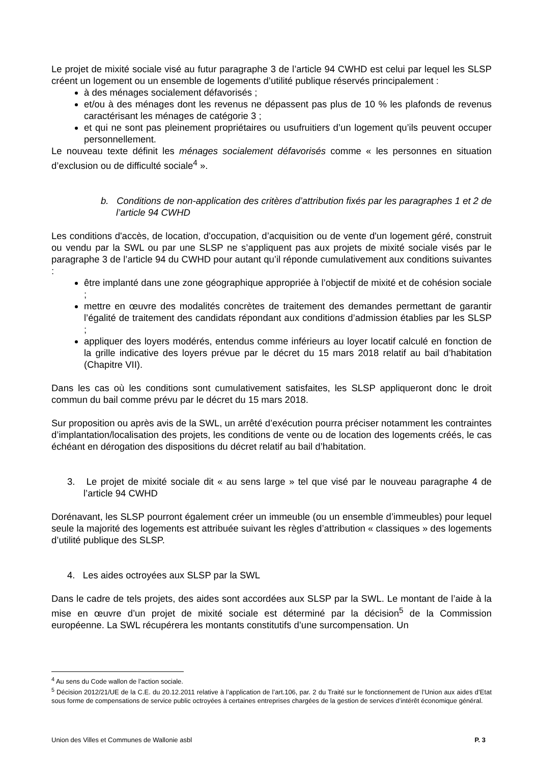Le projet de mixité sociale visé au futur paragraphe 3 de l’article 94 CWHD est celui par lequel les SLSP créent un logement ou un ensemble de logements d’utilité publique réservés principalement :
à des ménages socialement défavorisés ;
et/ou à des ménages dont les revenus ne dépassent pas plus de 10 % les plafonds de revenus caractérisant les ménages de catégorie 3 ;
et qui ne sont pas pleinement propriétaires ou usufruitiers d’un logement qu’ils peuvent occuper personnellement.
Le nouveau texte définit les ménages socialement défavorisés comme « les personnes en situation d’exclusion ou de difficulté sociale<sup>4</sup> ».
b. Conditions de non-application des critères d’attribution fixés par les paragraphes 1 et 2 de l’article 94 CWHD
Les conditions d'accès, de location, d'occupation, d’acquisition ou de vente d'un logement géré, construit ou vendu par la SWL ou par une SLSP ne s’appliquent pas aux projets de mixité sociale visés par le paragraphe 3 de l’article 94 du CWHD pour autant qu’il réponde cumulativement aux conditions suivantes :
être implanté dans une zone géographique appropriée à l’objectif de mixité et de cohésion sociale ;
mettre en œuvre des modalités concrètes de traitement des demandes permettant de garantir l’égalité de traitement des candidats répondant aux conditions d’admission établies par les SLSP ;
appliquer des loyers modérés, entendus comme inférieurs au loyer locatif calculé en fonction de la grille indicative des loyers prévue par le décret du 15 mars 2018 relatif au bail d’habitation (Chapitre VII).
Dans les cas où les conditions sont cumulativement satisfaites, les SLSP appliqueront donc le droit commun du bail comme prévu par le décret du 15 mars 2018.
Sur proposition ou après avis de la SWL, un arrêté d’exécution pourra préciser notamment les contraintes d’implantation/localisation des projets, les conditions de vente ou de location des logements créés, le cas échéant en dérogation des dispositions du décret relatif au bail d’habitation.
3. Le projet de mixité sociale dit « au sens large » tel que visé par le nouveau paragraphe 4 de l’article 94 CWHD
Dorénavant, les SLSP pourront également créer un immeuble (ou un ensemble d’immeubles) pour lequel seule la majorité des logements est attribuée suivant les règles d’attribution « classiques » des logements d’utilité publique des SLSP.
4. Les aides octroyées aux SLSP par la SWL
Dans le cadre de tels projets, des aides sont accordées aux SLSP par la SWL. Le montant de l’aide à la mise en œuvre d’un projet de mixité sociale est déterminé par la décision<sup>5</sup> de la Commission européenne. La SWL récupérera les montants constitutifs d’une surcompensation. Un
<sup>4</sup> Au sens du Code wallon de l’action sociale.
<sup>5</sup> Décision 2012/21/UE de la C.E. du 20.12.2011 relative à l’application de l’art.106, par. 2 du Traité sur le fonctionnement de l’Union aux aides d’Etat sous forme de compensations de service public octroyées à certaines entreprises chargées de la gestion de services d’intérêt économique général.
Union des Villes et Communes de Wallonie asbl P. 3